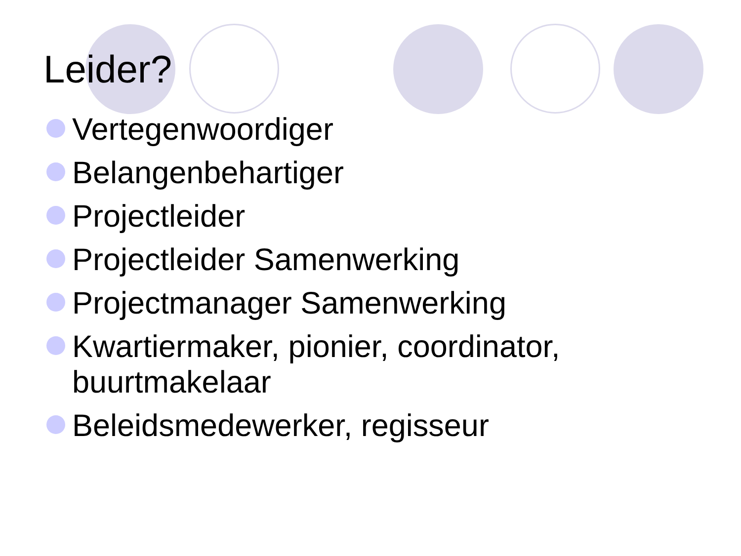Leider?
Vertegenwoordiger
Belangenbehartiger
Projectleider
Projectleider Samenwerking
Projectmanager Samenwerking
Kwartiermaker, pionier, coordinator, buurtmakelaar
Beleidsmedewerker, regisseur